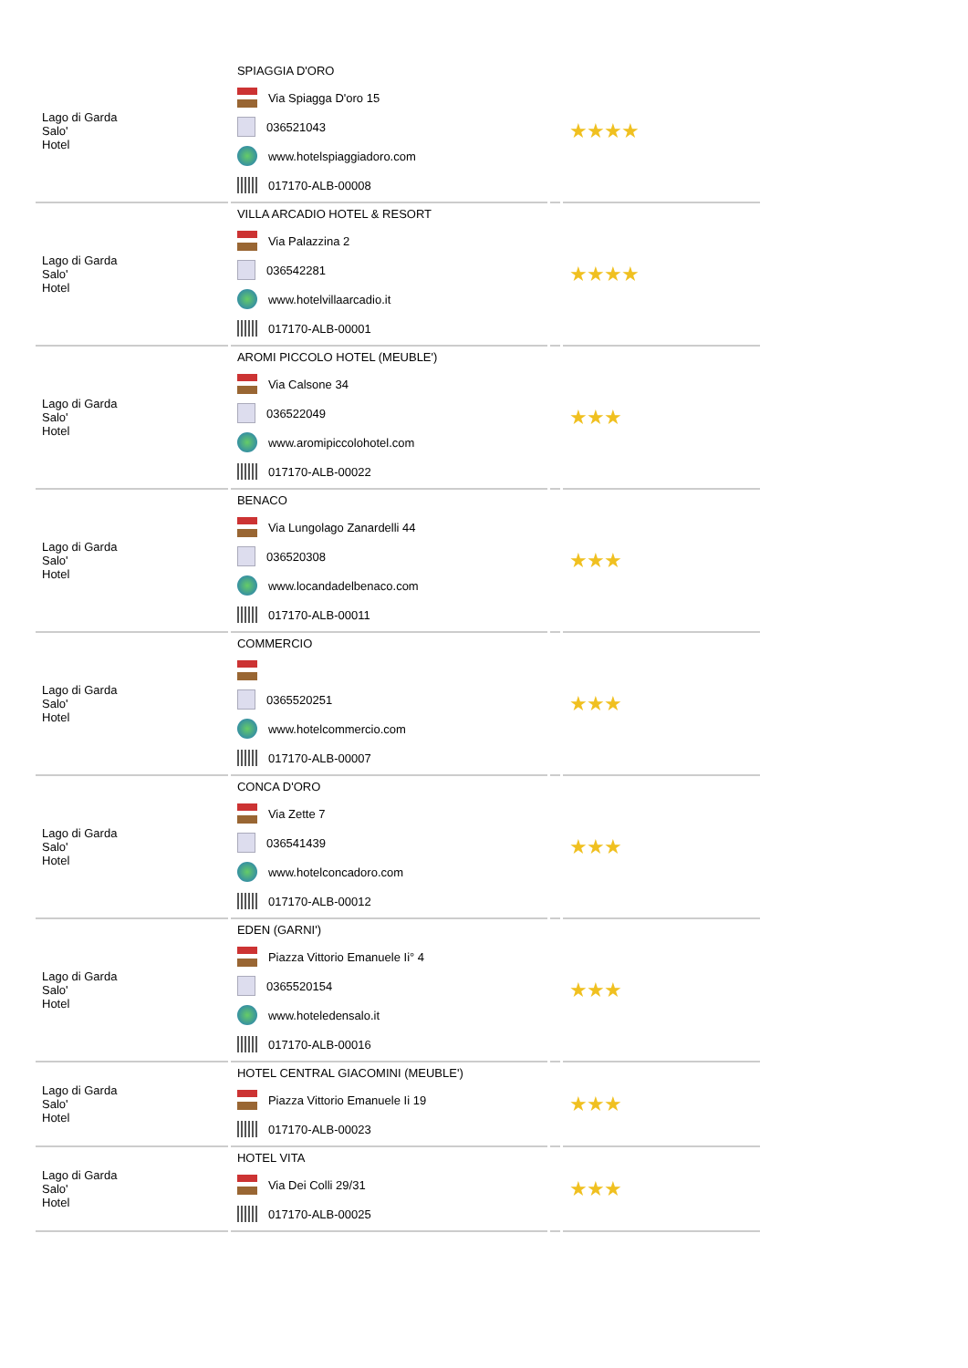| Lago di Garda Salo' Hotel | SPIAGGIA D'ORO Via Spiagga D'oro 15 036521043 www.hotelspiaggiadoro.com 017170-ALB-00008 | | ★★★★ |
| Lago di Garda Salo' Hotel | VILLA ARCADIO HOTEL & RESORT Via Palazzina 2 036542281 www.hotelvillaarcadio.it 017170-ALB-00001 | | ★★★★ |
| Lago di Garda Salo' Hotel | AROMI PICCOLO HOTEL (MEUBLE') Via Calsone 34 036522049 www.aromipiccolohotel.com 017170-ALB-00022 | | ★★★ |
| Lago di Garda Salo' Hotel | BENACO Via Lungolago Zanardelli 44 036520308 www.locandadelbenaco.com 017170-ALB-00011 | | ★★★ |
| Lago di Garda Salo' Hotel | COMMERCIO 0365520251 www.hotelcommercio.com 017170-ALB-00007 | | ★★★ |
| Lago di Garda Salo' Hotel | CONCA D'ORO Via Zette 7 036541439 www.hotelconcadoro.com 017170-ALB-00012 | | ★★★ |
| Lago di Garda Salo' Hotel | EDEN (GARNI') Piazza Vittorio Emanuele Ii° 4 0365520154 www.hoteledensalo.it 017170-ALB-00016 | | ★★★ |
| Lago di Garda Salo' Hotel | HOTEL CENTRAL GIACOMINI (MEUBLE') Piazza Vittorio Emanuele Ii 19 017170-ALB-00023 | | ★★★ |
| Lago di Garda Salo' Hotel | HOTEL VITA Via Dei Colli 29/31 017170-ALB-00025 | | ★★★ |